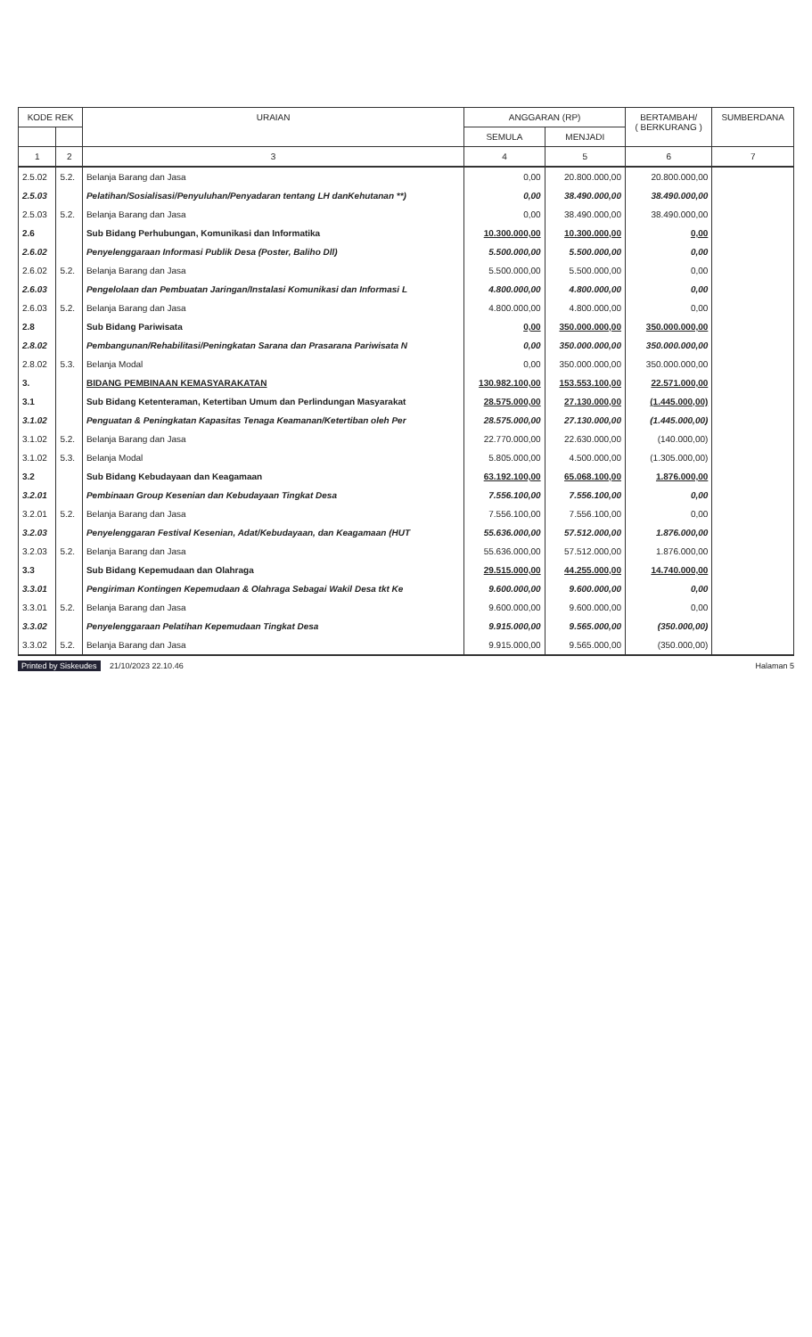| KODE REK | | URAIAN | ANGGARAN (RP) | | BERTAMBAH/ ( BERKURANG ) | SUMBERDANA |
| --- | --- | --- | --- | --- | --- | --- |
| | | | SEMULA | MENJADI | | |
| 1 | 2 | 3 | 4 | 5 | 6 | 7 |
| 2.5.02 | 5.2. | Belanja Barang dan Jasa | 0,00 | 20.800.000,00 | 20.800.000,00 | |
| 2.5.03 | | Pelatihan/Sosialisasi/Penyuluhan/Penyadaran tentang LH danKehutanan **) | 0,00 | 38.490.000,00 | 38.490.000,00 | |
| 2.5.03 | 5.2. | Belanja Barang dan Jasa | 0,00 | 38.490.000,00 | 38.490.000,00 | |
| 2.6 | | Sub Bidang Perhubungan, Komunikasi dan Informatika | 10.300.000,00 | 10.300.000,00 | 0,00 | |
| 2.6.02 | | Penyelenggaraan Informasi Publik Desa (Poster, Baliho Dll) | 5.500.000,00 | 5.500.000,00 | 0,00 | |
| 2.6.02 | 5.2. | Belanja Barang dan Jasa | 5.500.000,00 | 5.500.000,00 | 0,00 | |
| 2.6.03 | | Pengelolaan dan Pembuatan Jaringan/Instalasi Komunikasi dan Informasi L | 4.800.000,00 | 4.800.000,00 | 0,00 | |
| 2.6.03 | 5.2. | Belanja Barang dan Jasa | 4.800.000,00 | 4.800.000,00 | 0,00 | |
| 2.8 | | Sub Bidang Pariwisata | 0,00 | 350.000.000,00 | 350.000.000,00 | |
| 2.8.02 | | Pembangunan/Rehabilitasi/Peningkatan Sarana dan Prasarana Pariwisata N | 0,00 | 350.000.000,00 | 350.000.000,00 | |
| 2.8.02 | 5.3. | Belanja Modal | 0,00 | 350.000.000,00 | 350.000.000,00 | |
| 3. | | BIDANG PEMBINAAN KEMASYARAKATAN | 130.982.100,00 | 153.553.100,00 | 22.571.000,00 | |
| 3.1 | | Sub Bidang Ketenteraman, Ketertiban Umum dan Perlindungan Masyarakat | 28.575.000,00 | 27.130.000,00 | (1.445.000,00) | |
| 3.1.02 | | Penguatan & Peningkatan Kapasitas Tenaga Keamanan/Ketertiban oleh Per | 28.575.000,00 | 27.130.000,00 | (1.445.000,00) | |
| 3.1.02 | 5.2. | Belanja Barang dan Jasa | 22.770.000,00 | 22.630.000,00 | (140.000,00) | |
| 3.1.02 | 5.3. | Belanja Modal | 5.805.000,00 | 4.500.000,00 | (1.305.000,00) | |
| 3.2 | | Sub Bidang Kebudayaan dan Keagamaan | 63.192.100,00 | 65.068.100,00 | 1.876.000,00 | |
| 3.2.01 | | Pembinaan Group Kesenian dan Kebudayaan Tingkat Desa | 7.556.100,00 | 7.556.100,00 | 0,00 | |
| 3.2.01 | 5.2. | Belanja Barang dan Jasa | 7.556.100,00 | 7.556.100,00 | 0,00 | |
| 3.2.03 | | Penyelenggaran Festival Kesenian, Adat/Kebudayaan, dan Keagamaan (HUT | 55.636.000,00 | 57.512.000,00 | 1.876.000,00 | |
| 3.2.03 | 5.2. | Belanja Barang dan Jasa | 55.636.000,00 | 57.512.000,00 | 1.876.000,00 | |
| 3.3 | | Sub Bidang Kepemudaan dan Olahraga | 29.515.000,00 | 44.255.000,00 | 14.740.000,00 | |
| 3.3.01 | | Pengiriman Kontingen Kepemudaan & Olahraga Sebagai Wakil Desa tkt Ke | 9.600.000,00 | 9.600.000,00 | 0,00 | |
| 3.3.01 | 5.2. | Belanja Barang dan Jasa | 9.600.000,00 | 9.600.000,00 | 0,00 | |
| 3.3.02 | | Penyelenggaraan Pelatihan Kepemudaan Tingkat Desa | 9.915.000,00 | 9.565.000,00 | (350.000,00) | |
| 3.3.02 | 5.2. | Belanja Barang dan Jasa | 9.915.000,00 | 9.565.000,00 | (350.000,00) | |
Printed by Siskeudes 21/10/2023 22.10.46
Halaman 5